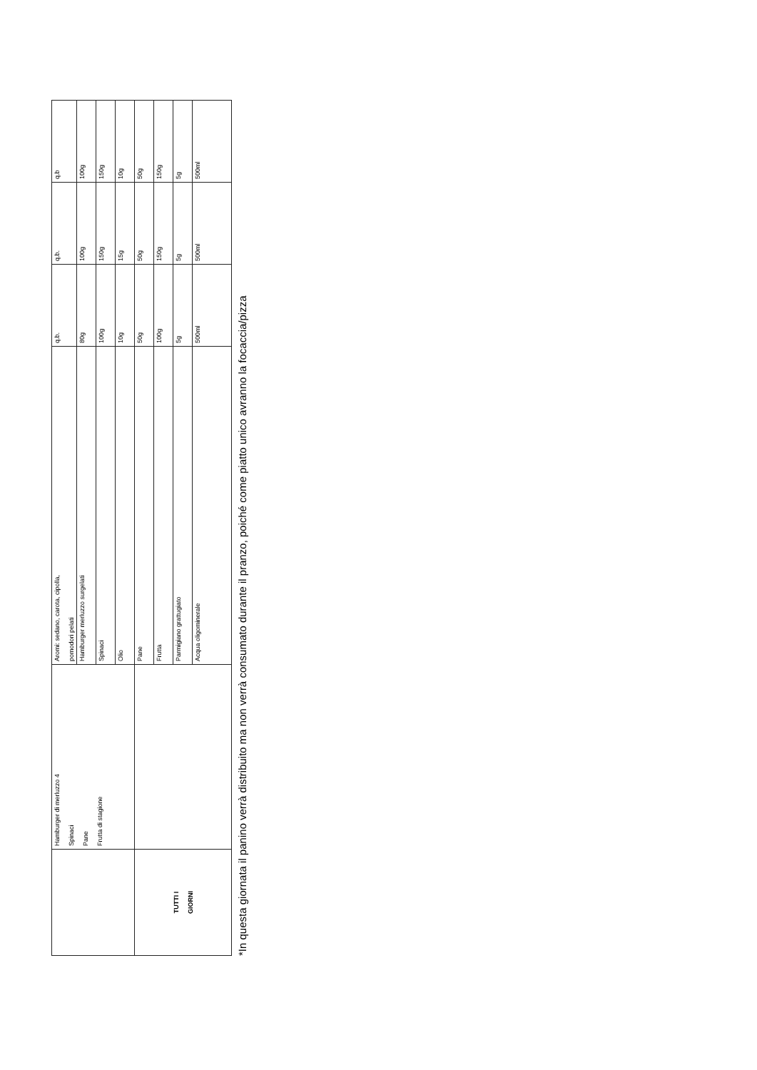| | Hamburger di merluzzo 4 Spinaci Pane Frutta di stagione | Aromi: sedano, carota, cipolla, pomodori pelati | q.b. | q.b. | q.b |
| | | Hamburger merluzzo surgelati | 80g | 100g | 100g |
| | | Spinaci | 100g | 150g | 150g |
| | | Olio | 10g | 15g | 10g |
| TUTTI I GIORNI | | Pane | 50g | 50g | 50g |
| | | Frutta | 100g | 150g | 150g |
| | | Parmigiano grattugiato | 5g | 5g | 5g |
| | | Acqua oligominerale | 500ml | 500ml | 500ml |
*In questa giornata il panino verrà distribuito ma non verrà consumato durante il pranzo, poiché come piatto unico avranno la focaccia/pizza